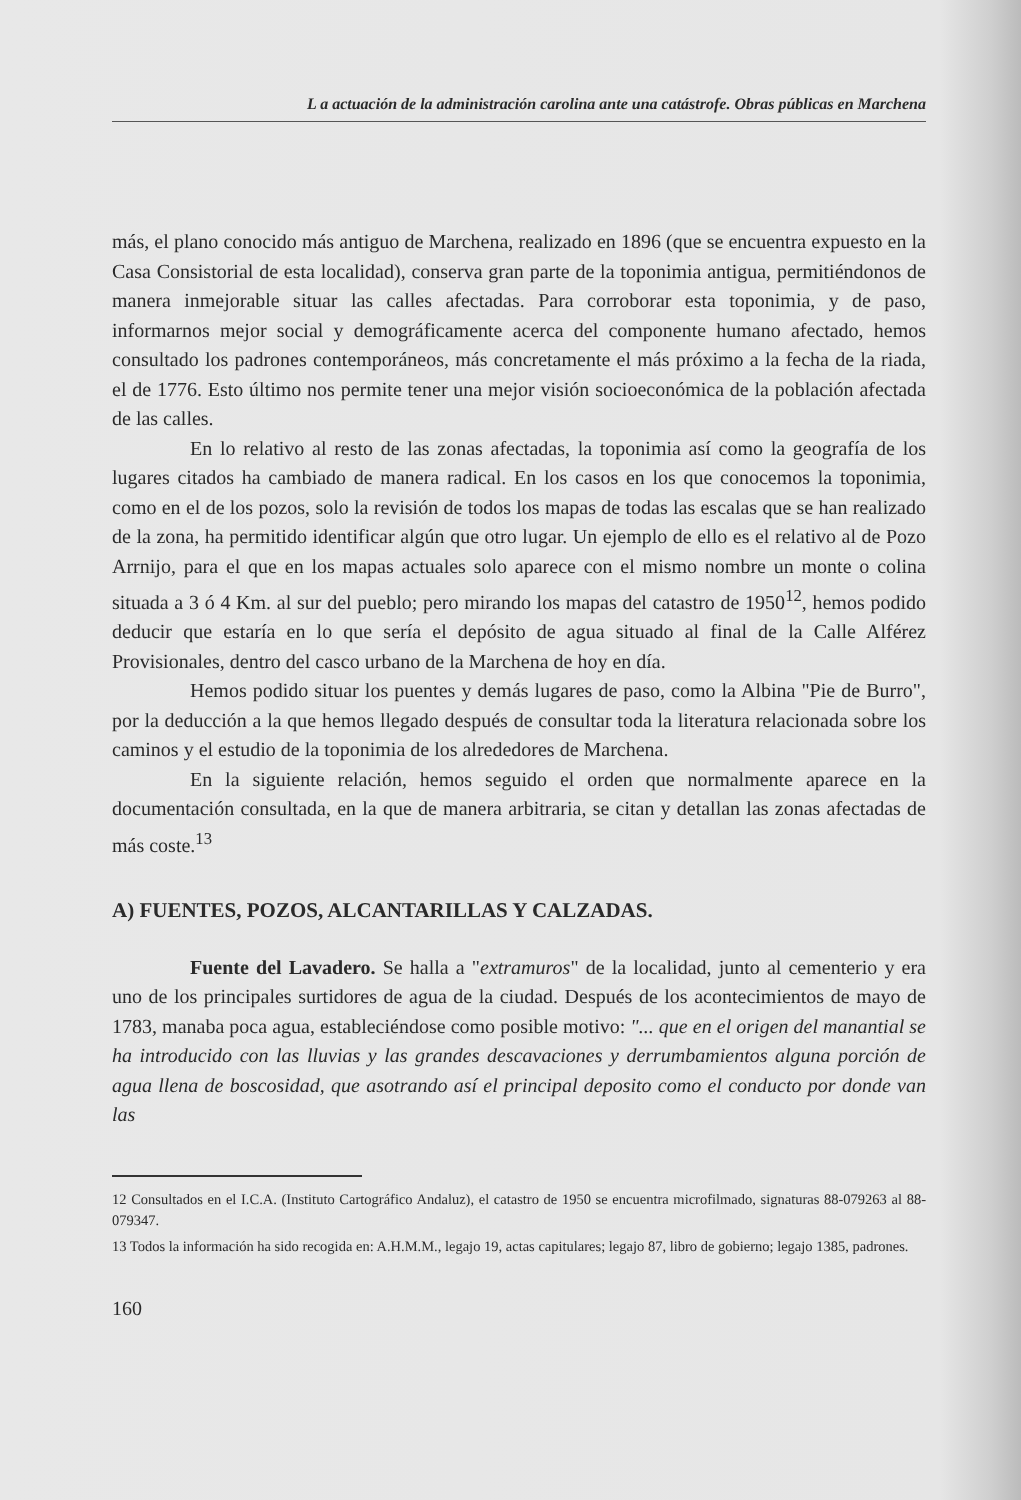L a actuación de la administración carolina ante una catástrofe. Obras públicas en Marchena
más, el plano conocido más antiguo de Marchena, realizado en 1896 (que se encuentra expuesto en la Casa Consistorial de esta localidad), conserva gran parte de la toponimia antigua, permitiéndonos de manera inmejorable situar las calles afectadas. Para corroborar esta toponimia, y de paso, informarnos mejor social y demográficamente acerca del componente humano afectado, hemos consultado los padrones contemporáneos, más concretamente el más próximo a la fecha de la riada, el de 1776. Esto último nos permite tener una mejor visión socioeconómica de la población afectada de las calles.
En lo relativo al resto de las zonas afectadas, la toponimia así como la geografía de los lugares citados ha cambiado de manera radical. En los casos en los que conocemos la toponimia, como en el de los pozos, solo la revisión de todos los mapas de todas las escalas que se han realizado de la zona, ha permitido identificar algún que otro lugar. Un ejemplo de ello es el relativo al de Pozo Arrnijo, para el que en los mapas actuales solo aparece con el mismo nombre un monte o colina situada a 3 ó 4 Km. al sur del pueblo; pero mirando los mapas del catastro de 1950<sup>12</sup>, hemos podido deducir que estaría en lo que sería el depósito de agua situado al final de la Calle Alférez Provisionales, dentro del casco urbano de la Marchena de hoy en día.
Hemos podido situar los puentes y demás lugares de paso, como la Albina "Pie de Burro", por la deducción a la que hemos llegado después de consultar toda la literatura relacionada sobre los caminos y el estudio de la toponimia de los alrededores de Marchena.
En la siguiente relación, hemos seguido el orden que normalmente aparece en la documentación consultada, en la que de manera arbitraria, se citan y detallan las zonas afectadas de más coste.<sup>13</sup>
A) FUENTES, POZOS, ALCANTARILLAS Y CALZADAS.
Fuente del Lavadero. Se halla a "extramuros" de la localidad, junto al cementerio y era uno de los principales surtidores de agua de la ciudad. Después de los acontecimientos de mayo de 1783, manaba poca agua, estableciéndose como posible motivo: "... que en el origen del manantial se ha introducido con las lluvias y las grandes descavaciones y derrumbamientos alguna porción de agua llena de boscosidad, que asotrando así el principal deposito como el conducto por donde van las
12 Consultados en el I.C.A. (Instituto Cartográfico Andaluz), el catastro de 1950 se encuentra microfilmado, signaturas 88-079263 al 88-079347.
13 Todos la información ha sido recogida en: A.H.M.M., legajo 19, actas capitulares; legajo 87, libro de gobierno; legajo 1385, padrones.
160